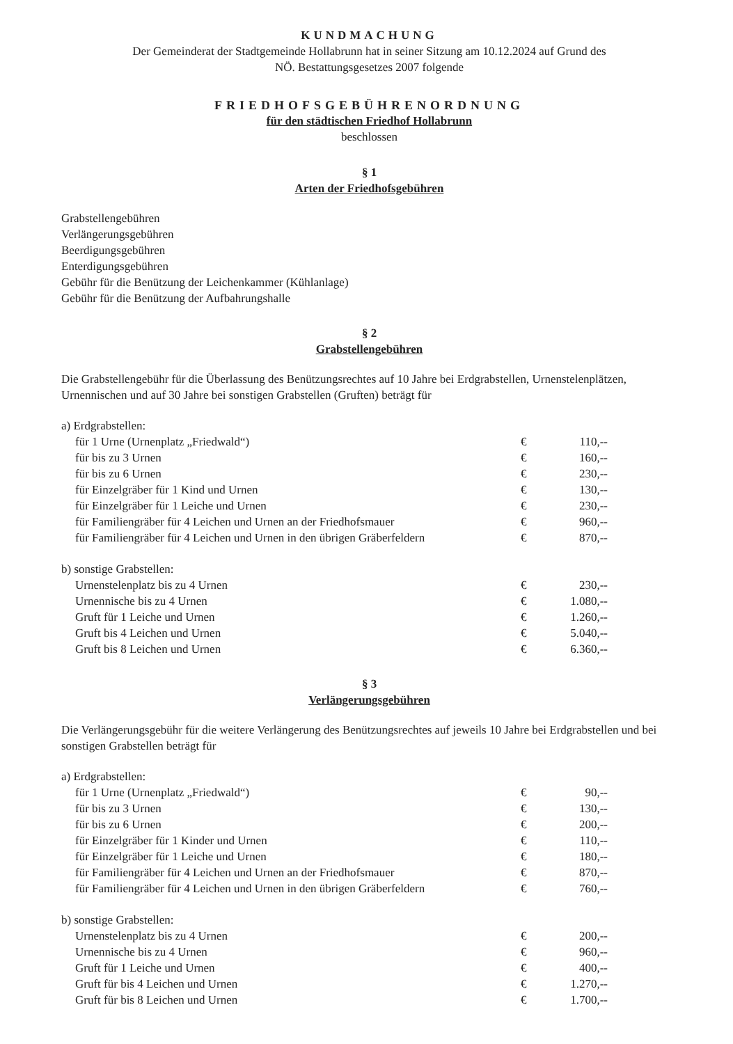KUNDMACHUNG
Der Gemeinderat der Stadtgemeinde Hollabrunn hat in seiner Sitzung am 10.12.2024 auf Grund des
NÖ. Bestattungsgesetzes 2007 folgende
FRIEDHOFSGEBÜHRENORDNUNG
für den städtischen Friedhof Hollabrunn
beschlossen
§ 1
Arten der Friedhofsgebühren
Grabstellengebühren
Verlängerungsgebühren
Beerdigungsgebühren
Enterdigungsgebühren
Gebühr für die Benützung der Leichenkammer (Kühlanlage)
Gebühr für die Benützung der Aufbahrungshalle
§ 2
Grabstellengebühren
Die Grabstellengebühr für die Überlassung des Benützungsrechtes auf 10 Jahre bei Erdgrabstellen, Urnenstelenplätzen, Urnennischen und auf 30 Jahre bei sonstigen Grabstellen (Gruften) beträgt für
| a) Erdgrabstellen: | | |
| für 1 Urne (Urnenplatz „Friedwald“) | € | 110,-- |
| für bis zu 3 Urnen | € | 160,-- |
| für bis zu 6 Urnen | € | 230,-- |
| für Einzelgräber für 1 Kind und Urnen | € | 130,-- |
| für Einzelgräber für 1 Leiche und Urnen | € | 230,-- |
| für Familiengräber für 4 Leichen und Urnen an der Friedhofsmauer | € | 960,-- |
| für Familiengräber für 4 Leichen und Urnen in den übrigen Gräberfeldern | € | 870,-- |
| b) sonstige Grabstellen: | | |
| Urnenstelenplatz bis zu 4 Urnen | € | 230,-- |
| Urnennische bis zu 4 Urnen | € | 1.080,-- |
| Gruft für 1 Leiche und Urnen | € | 1.260,-- |
| Gruft bis 4 Leichen und Urnen | € | 5.040,-- |
| Gruft bis 8 Leichen und Urnen | € | 6.360,-- |
§ 3
Verlängerungsgebühren
Die Verlängerungsgebühr für die weitere Verlängerung des Benützungsrechtes auf jeweils 10 Jahre bei Erdgrabstellen und bei sonstigen Grabstellen beträgt für
| a) Erdgrabstellen: | | |
| für 1 Urne (Urnenplatz „Friedwald“) | € | 90,-- |
| für bis zu 3 Urnen | € | 130,-- |
| für bis zu 6 Urnen | € | 200,-- |
| für Einzelgräber für 1 Kinder und Urnen | € | 110,-- |
| für Einzelgräber für 1 Leiche und Urnen | € | 180,-- |
| für Familiengräber für 4 Leichen und Urnen an der Friedhofsmauer | € | 870,-- |
| für Familiengräber für 4 Leichen und Urnen in den übrigen Gräberfeldern | € | 760,-- |
| b) sonstige Grabstellen: | | |
| Urnenstelenplatz bis zu 4 Urnen | € | 200,-- |
| Urnennische bis zu 4 Urnen | € | 960,-- |
| Gruft für 1 Leiche und Urnen | € | 400,-- |
| Gruft für bis 4 Leichen und Urnen | € | 1.270,-- |
| Gruft für bis 8 Leichen und Urnen | € | 1.700,-- |